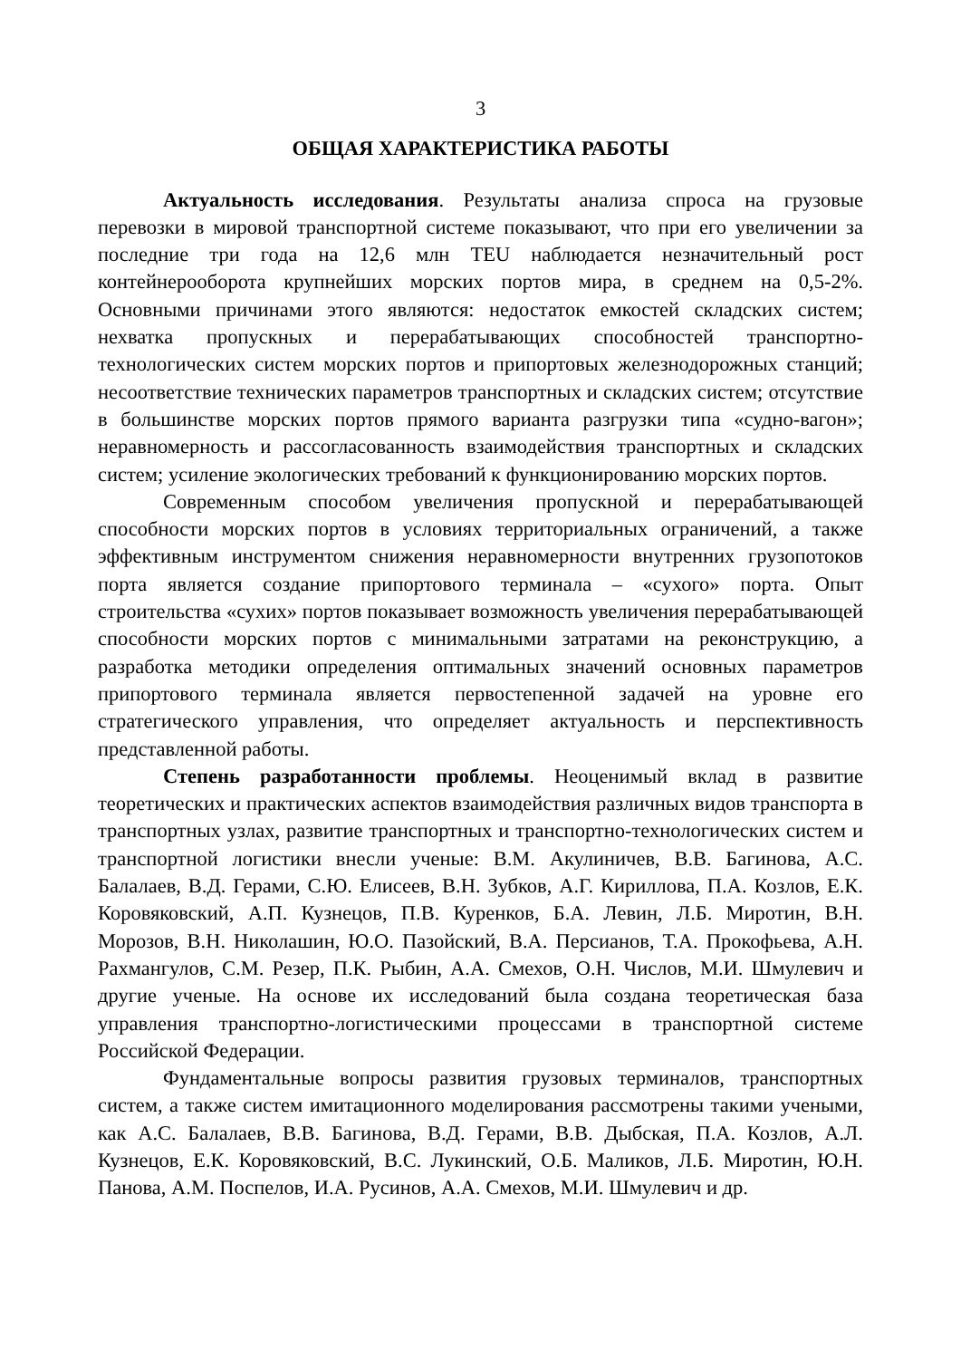3
ОБЩАЯ ХАРАКТЕРИСТИКА РАБОТЫ
Актуальность исследования. Результаты анализа спроса на грузовые перевозки в мировой транспортной системе показывают, что при его увеличении за последние три года на 12,6 млн TEU наблюдается незначительный рост контейнерооборота крупнейших морских портов мира, в среднем на 0,5-2%. Основными причинами этого являются: недостаток емкостей складских систем; нехватка пропускных и перерабатывающих способностей транспортно-технологических систем морских портов и припортовых железнодорожных станций; несоответствие технических параметров транспортных и складских систем; отсутствие в большинстве морских портов прямого варианта разгрузки типа «судно-вагон»; неравномерность и рассогласованность взаимодействия транспортных и складских систем; усиление экологических требований к функционированию морских портов.
Современным способом увеличения пропускной и перерабатывающей способности морских портов в условиях территориальных ограничений, а также эффективным инструментом снижения неравномерности внутренних грузопотоков порта является создание припортового терминала – «сухого» порта. Опыт строительства «сухих» портов показывает возможность увеличения перерабатывающей способности морских портов с минимальными затратами на реконструкцию, а разработка методики определения оптимальных значений основных параметров припортового терминала является первостепенной задачей на уровне его стратегического управления, что определяет актуальность и перспективность представленной работы.
Степень разработанности проблемы. Неоценимый вклад в развитие теоретических и практических аспектов взаимодействия различных видов транспорта в транспортных узлах, развитие транспортных и транспортно-технологических систем и транспортной логистики внесли ученые: В.М. Акулиничев, В.В. Багинова, А.С. Балалаев, В.Д. Герами, С.Ю. Елисеев, В.Н. Зубков, А.Г. Кириллова, П.А. Козлов, Е.К. Коровяковский, А.П. Кузнецов, П.В. Куренков, Б.А. Левин, Л.Б. Миротин, В.Н. Морозов, В.Н. Николашин, Ю.О. Пазойский, В.А. Персианов, Т.А. Прокофьева, А.Н. Рахмангулов, С.М. Резер, П.К. Рыбин, А.А. Смехов, О.Н. Числов, М.И. Шмулевич и другие ученые. На основе их исследований была создана теоретическая база управления транспортно-логистическими процессами в транспортной системе Российской Федерации.
Фундаментальные вопросы развития грузовых терминалов, транспортных систем, а также систем имитационного моделирования рассмотрены такими учеными, как А.С. Балалаев, В.В. Багинова, В.Д. Герами, В.В. Дыбская, П.А. Козлов, А.Л. Кузнецов, Е.К. Коровяковский, В.С. Лукинский, О.Б. Маликов, Л.Б. Миротин, Ю.Н. Панова, А.М. Поспелов, И.А. Русинов, А.А. Смехов, М.И. Шмулевич и др.